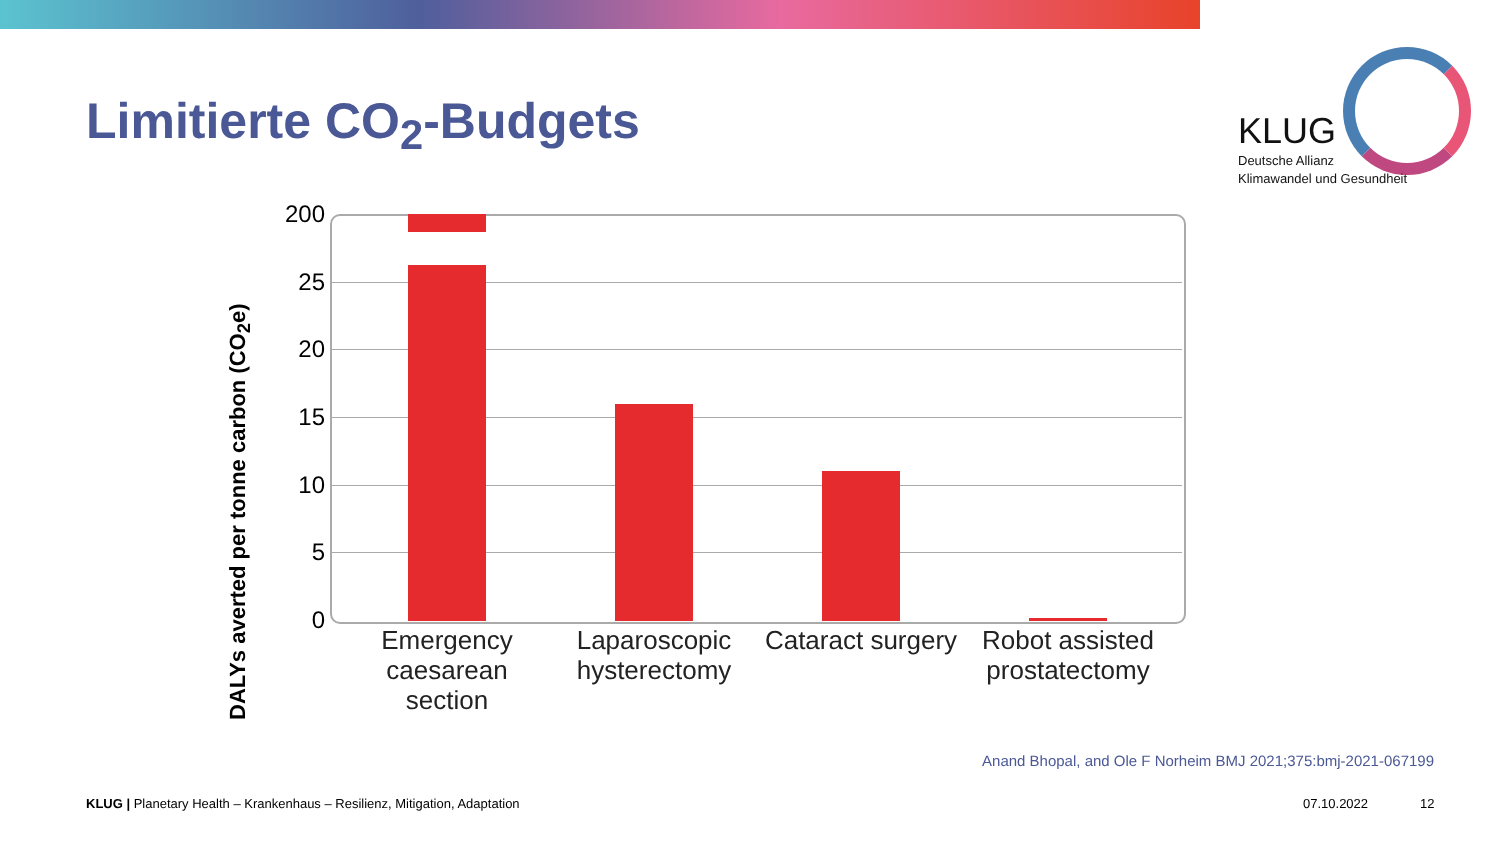Limitierte CO<sub>2</sub>-Budgets
KLUG
Deutsche Allianz
Klimawandel und Gesundheit
DALYs averted per tonne carbon (CO<sub>2</sub>e)
200
25
20
15
10
5
0
Emergency caesarean section
Laparoscopic hysterectomy
Cataract surgery
Robot assisted prostatectomy
Anand Bhopal, and Ole F Norheim BMJ 2021;375:bmj-2021-067199
KLUG | Planetary Health – Krankenhaus – Resilienz, Mitigation, Adaptation
07.10.2022 12